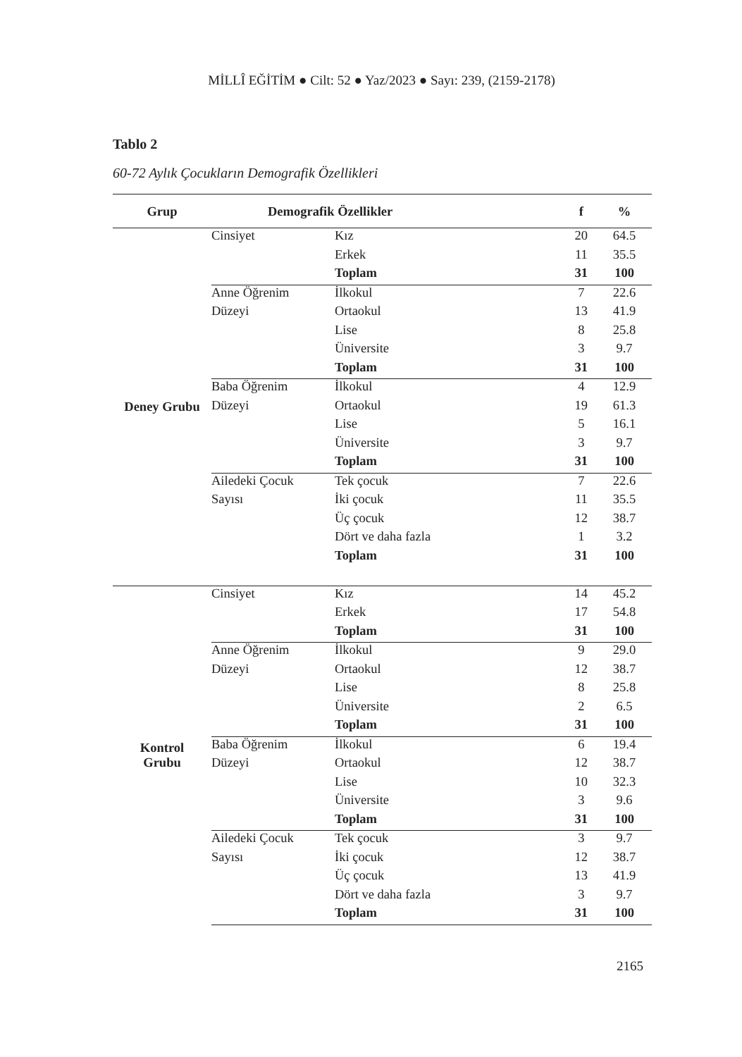MİLLÎ EĞİTİM ● Cilt: 52 ● Yaz/2023 ● Sayı: 239, (2159-2178)
Tablo 2
60-72 Aylık Çocukların Demografik Özellikleri
| Grup | Demografik Özellikler | | f | % |
| --- | --- | --- | --- | --- |
| Deney Grubu | Cinsiyet | Kız | 20 | 64.5 |
| | | Erkek | 11 | 35.5 |
| | | Toplam | 31 | 100 |
| | Anne Öğrenim | İlkokul | 7 | 22.6 |
| | Düzeyi | Ortaokul | 13 | 41.9 |
| | | Lise | 8 | 25.8 |
| | | Üniversite | 3 | 9.7 |
| | | Toplam | 31 | 100 |
| | Baba Öğrenim | İlkokul | 4 | 12.9 |
| | Düzeyi | Ortaokul | 19 | 61.3 |
| | | Lise | 5 | 16.1 |
| | | Üniversite | 3 | 9.7 |
| | | Toplam | 31 | 100 |
| | Ailedeki Çocuk | Tek çocuk | 7 | 22.6 |
| | Sayısı | İki çocuk | 11 | 35.5 |
| | | Üç çocuk | 12 | 38.7 |
| | | Dört ve daha fazla | 1 | 3.2 |
| | | Toplam | 31 | 100 |
| Kontrol Grubu | Cinsiyet | Kız | 14 | 45.2 |
| | | Erkek | 17 | 54.8 |
| | | Toplam | 31 | 100 |
| | Anne Öğrenim | İlkokul | 9 | 29.0 |
| | Düzeyi | Ortaokul | 12 | 38.7 |
| | | Lise | 8 | 25.8 |
| | | Üniversite | 2 | 6.5 |
| | | Toplam | 31 | 100 |
| | Baba Öğrenim | İlkokul | 6 | 19.4 |
| | Düzeyi | Ortaokul | 12 | 38.7 |
| | | Lise | 10 | 32.3 |
| | | Üniversite | 3 | 9.6 |
| | | Toplam | 31 | 100 |
| | Ailedeki Çocuk | Tek çocuk | 3 | 9.7 |
| | Sayısı | İki çocuk | 12 | 38.7 |
| | | Üç çocuk | 13 | 41.9 |
| | | Dört ve daha fazla | 3 | 9.7 |
| | | Toplam | 31 | 100 |
2165